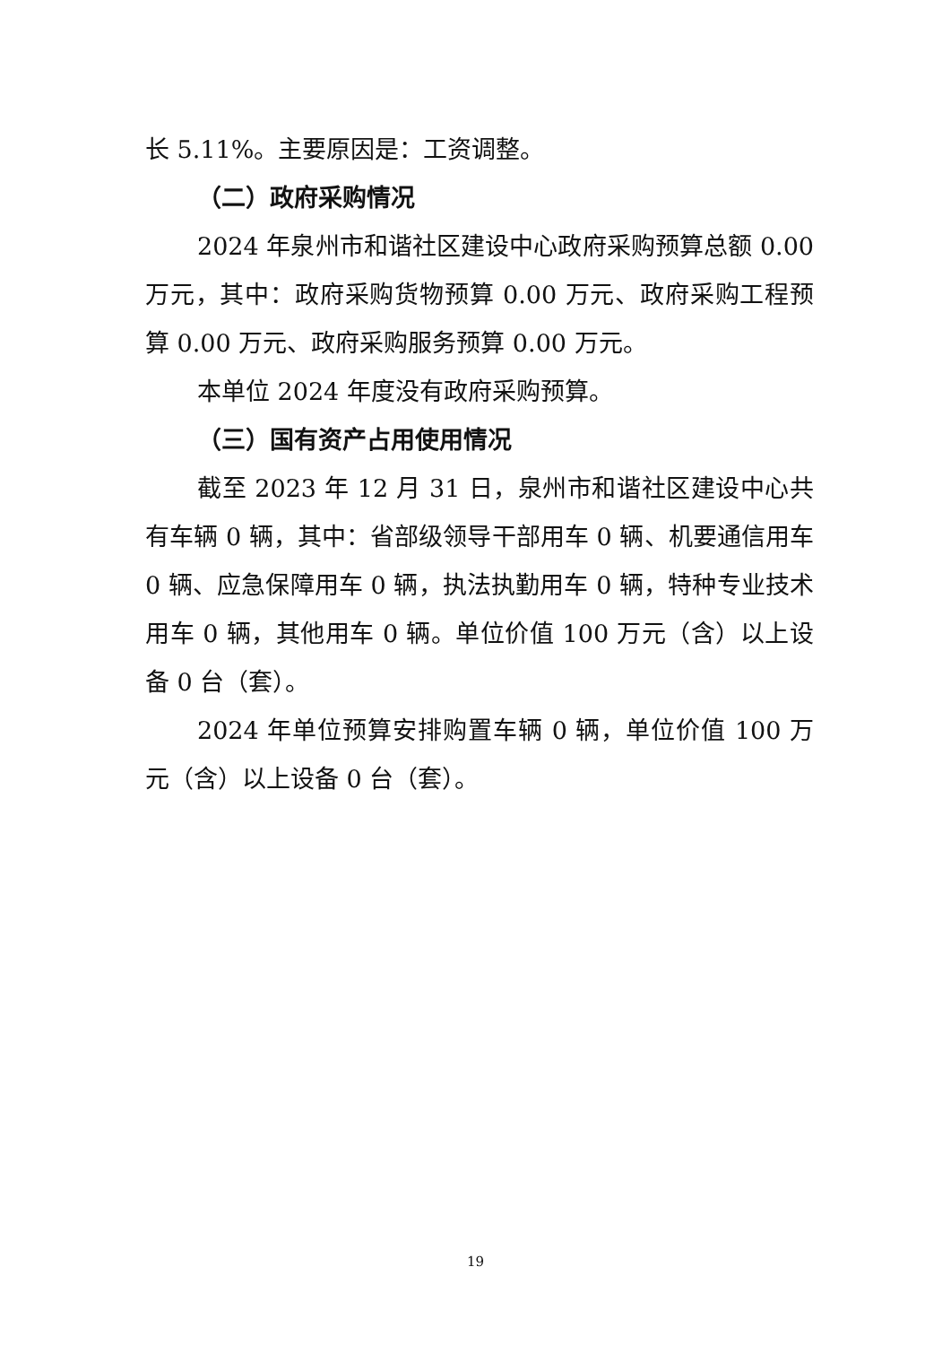长 5.11%。主要原因是：工资调整。
（二）政府采购情况
2024 年泉州市和谐社区建设中心政府采购预算总额 0.00 万元，其中：政府采购货物预算 0.00 万元、政府采购工程预算 0.00 万元、政府采购服务预算 0.00 万元。
本单位 2024 年度没有政府采购预算。
（三）国有资产占用使用情况
截至 2023 年 12 月 31 日，泉州市和谐社区建设中心共有车辆 0 辆，其中：省部级领导干部用车 0 辆、机要通信用车 0 辆、应急保障用车 0 辆，执法执勤用车 0 辆，特种专业技术用车 0 辆，其他用车 0 辆。单位价值 100 万元（含）以上设备 0 台（套）。
2024 年单位预算安排购置车辆 0 辆，单位价值 100 万元（含）以上设备 0 台（套）。
19